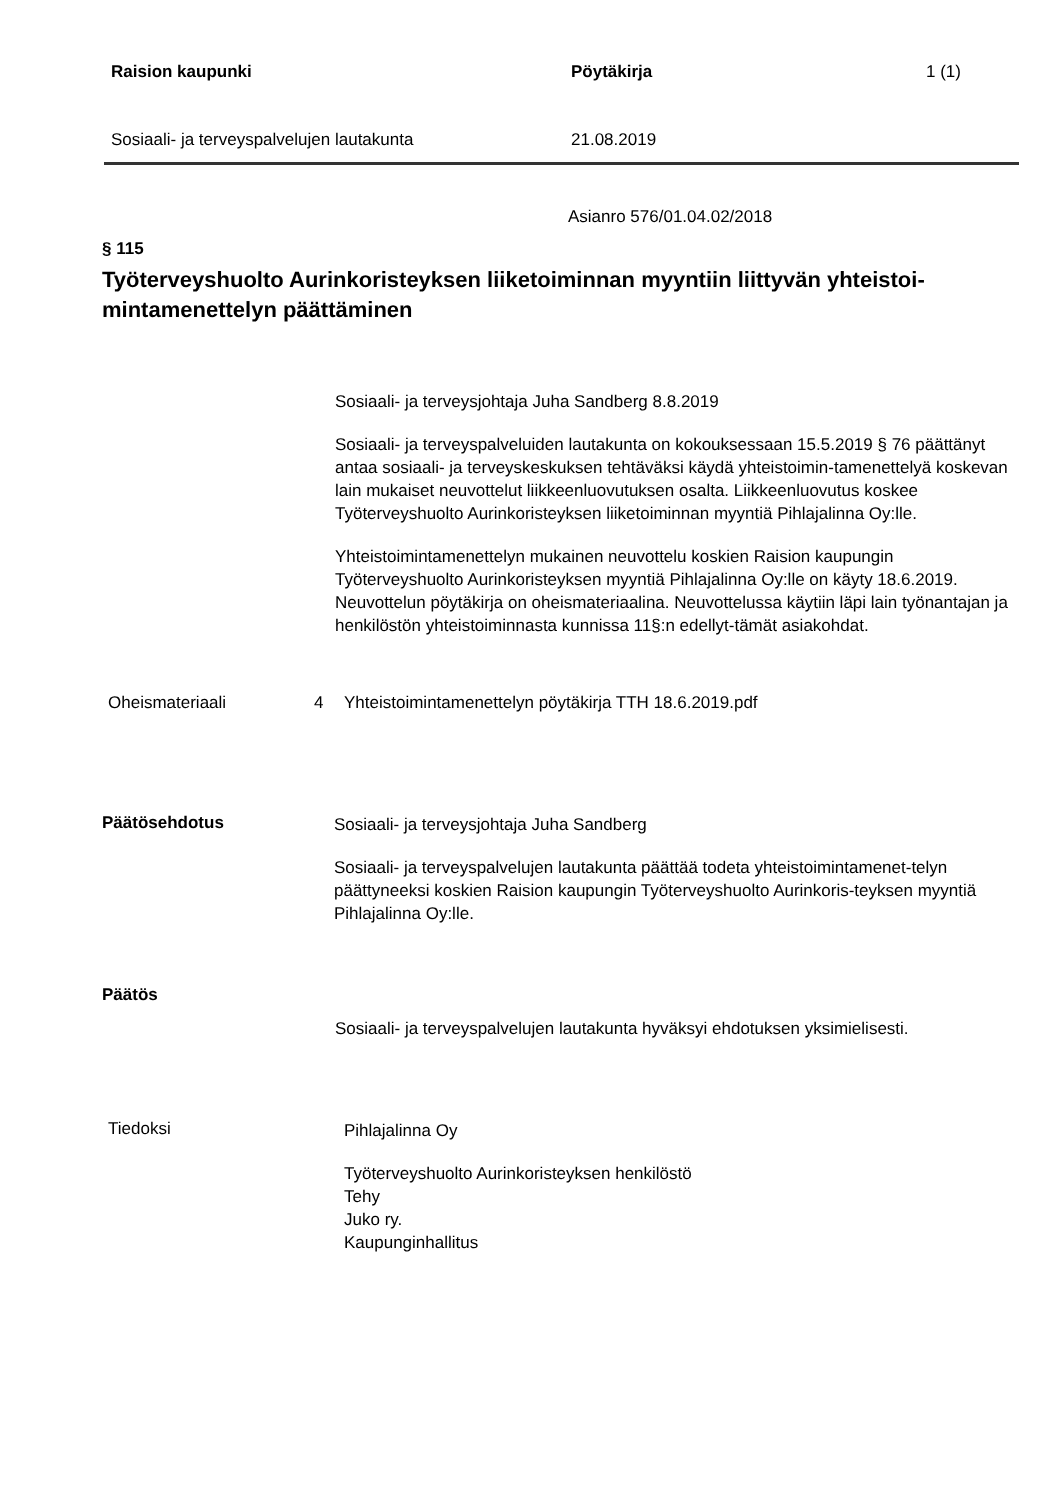Raision kaupunki Pöytäkirja 1 (1)
Sosiaali- ja terveyspalvelujen lautakunta 21.08.2019
Asianro 576/01.04.02/2018
§ 115
Työterveyshuolto Aurinkoristeyksen liiketoiminnan myyntiin liittyvän yhteistoi-mintamenettelyn päättäminen
Sosiaali- ja terveysjohtaja Juha Sandberg 8.8.2019
Sosiaali- ja terveyspalveluiden lautakunta on kokouksessaan 15.5.2019 § 76 päättänyt antaa sosiaali- ja terveyskeskuksen tehtäväksi käydä yhteistoimin-tamenettelyä koskevan lain mukaiset neuvottelut liikkeenluovutuksen osalta. Liikkeenluovutus koskee Työterveyshuolto Aurinkoristeyksen liiketoiminnan myyntiä Pihlajalinna Oy:lle.
Yhteistoimintamenettelyn mukainen neuvottelu koskien Raision kaupungin Työterveyshuolto Aurinkoristeyksen myyntiä Pihlajalinna Oy:lle on käyty 18.6.2019. Neuvottelun pöytäkirja on oheismateriaalina. Neuvottelussa käytiin läpi lain työnantajan ja henkilöstön yhteistoiminnasta kunnissa 11§:n edellyt-tämät asiakohdat.
Oheismateriaali 4 Yhteistoimintamenettelyn pöytäkirja TTH 18.6.2019.pdf
Päätösehdotus
Sosiaali- ja terveysjohtaja Juha Sandberg
Sosiaali- ja terveyspalvelujen lautakunta päättää todeta yhteistoimintamenet-telyn päättyneeksi koskien Raision kaupungin Työterveyshuolto Aurinkoris-teyksen myyntiä Pihlajalinna Oy:lle.
Päätös
Sosiaali- ja terveyspalvelujen lautakunta hyväksyi ehdotuksen yksimielisesti.
Tiedoksi
Pihlajalinna Oy
Työterveyshuolto Aurinkoristeyksen henkilöstö
Tehy
Juko ry.
Kaupunginhallitus